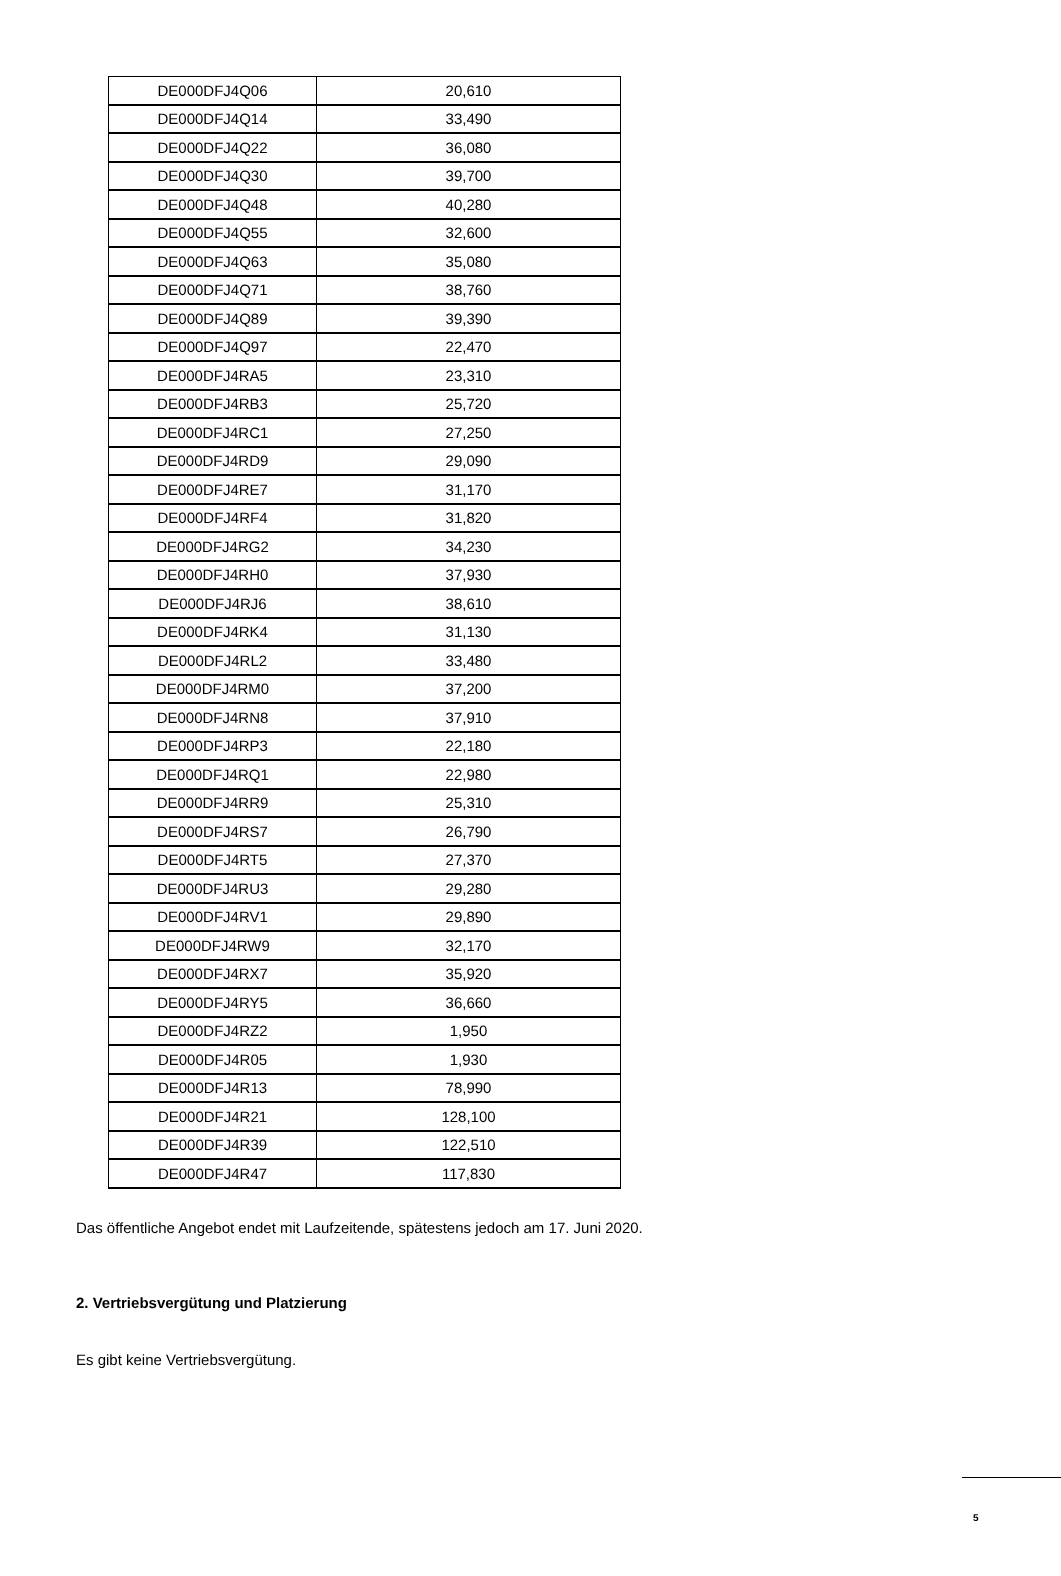| DE000DFJ4Q06 | 20,610 |
| DE000DFJ4Q14 | 33,490 |
| DE000DFJ4Q22 | 36,080 |
| DE000DFJ4Q30 | 39,700 |
| DE000DFJ4Q48 | 40,280 |
| DE000DFJ4Q55 | 32,600 |
| DE000DFJ4Q63 | 35,080 |
| DE000DFJ4Q71 | 38,760 |
| DE000DFJ4Q89 | 39,390 |
| DE000DFJ4Q97 | 22,470 |
| DE000DFJ4RA5 | 23,310 |
| DE000DFJ4RB3 | 25,720 |
| DE000DFJ4RC1 | 27,250 |
| DE000DFJ4RD9 | 29,090 |
| DE000DFJ4RE7 | 31,170 |
| DE000DFJ4RF4 | 31,820 |
| DE000DFJ4RG2 | 34,230 |
| DE000DFJ4RH0 | 37,930 |
| DE000DFJ4RJ6 | 38,610 |
| DE000DFJ4RK4 | 31,130 |
| DE000DFJ4RL2 | 33,480 |
| DE000DFJ4RM0 | 37,200 |
| DE000DFJ4RN8 | 37,910 |
| DE000DFJ4RP3 | 22,180 |
| DE000DFJ4RQ1 | 22,980 |
| DE000DFJ4RR9 | 25,310 |
| DE000DFJ4RS7 | 26,790 |
| DE000DFJ4RT5 | 27,370 |
| DE000DFJ4RU3 | 29,280 |
| DE000DFJ4RV1 | 29,890 |
| DE000DFJ4RW9 | 32,170 |
| DE000DFJ4RX7 | 35,920 |
| DE000DFJ4RY5 | 36,660 |
| DE000DFJ4RZ2 | 1,950 |
| DE000DFJ4R05 | 1,930 |
| DE000DFJ4R13 | 78,990 |
| DE000DFJ4R21 | 128,100 |
| DE000DFJ4R39 | 122,510 |
| DE000DFJ4R47 | 117,830 |
Das öffentliche Angebot endet mit Laufzeitende, spätestens jedoch am 17. Juni 2020.
2. Vertriebsvergütung und Platzierung
Es gibt keine Vertriebsvergütung.
5